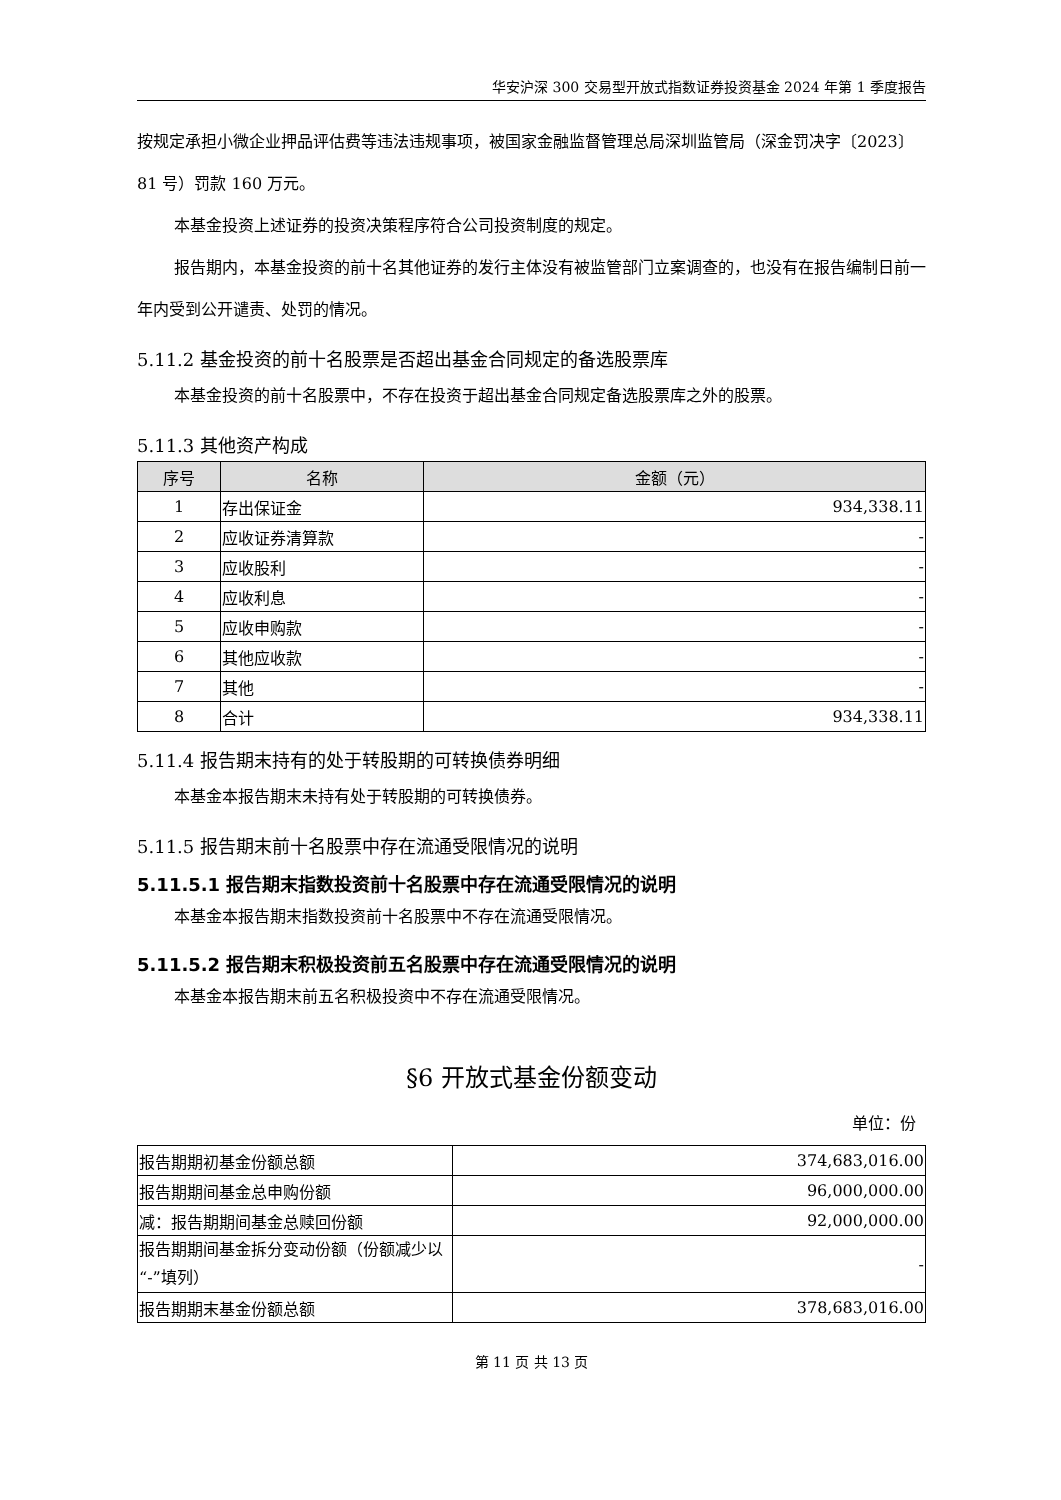华安沪深 300 交易型开放式指数证券投资基金 2024 年第 1 季度报告
按规定承担小微企业押品评估费等违法违规事项，被国家金融监督管理总局深圳监管局（深金罚决字〔2023〕81 号）罚款 160 万元。
本基金投资上述证券的投资决策程序符合公司投资制度的规定。
报告期内，本基金投资的前十名其他证券的发行主体没有被监管部门立案调查的，也没有在报告编制日前一年内受到公开谴责、处罚的情况。
5.11.2 基金投资的前十名股票是否超出基金合同规定的备选股票库
本基金投资的前十名股票中，不存在投资于超出基金合同规定备选股票库之外的股票。
5.11.3 其他资产构成
| 序号 | 名称 | 金额（元） |
| --- | --- | --- |
| 1 | 存出保证金 | 934,338.11 |
| 2 | 应收证券清算款 | - |
| 3 | 应收股利 | - |
| 4 | 应收利息 | - |
| 5 | 应收申购款 | - |
| 6 | 其他应收款 | - |
| 7 | 其他 | - |
| 8 | 合计 | 934,338.11 |
5.11.4 报告期末持有的处于转股期的可转换债券明细
本基金本报告期末未持有处于转股期的可转换债券。
5.11.5 报告期末前十名股票中存在流通受限情况的说明
5.11.5.1 报告期末指数投资前十名股票中存在流通受限情况的说明
本基金本报告期末指数投资前十名股票中不存在流通受限情况。
5.11.5.2 报告期末积极投资前五名股票中存在流通受限情况的说明
本基金本报告期末前五名积极投资中不存在流通受限情况。
§6 开放式基金份额变动
单位：份
| 报告期期初基金份额总额 | 374,683,016.00 |
| 报告期期间基金总申购份额 | 96,000,000.00 |
| 减：报告期期间基金总赎回份额 | 92,000,000.00 |
| 报告期期间基金拆分变动份额（份额减少以“-”填列） | - |
| 报告期期末基金份额总额 | 378,683,016.00 |
第 11 页 共 13 页